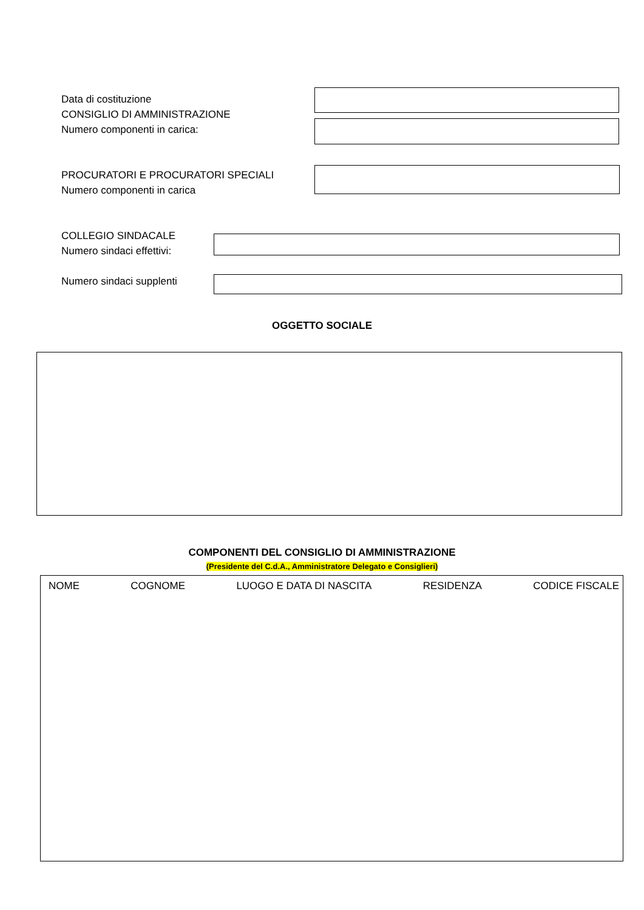Data di costituzione
CONSIGLIO DI AMMINISTRAZIONE
Numero componenti in carica:
PROCURATORI E PROCURATORI SPECIALI
Numero componenti in carica
COLLEGIO SINDACALE
Numero sindaci effettivi:
Numero sindaci supplenti
OGGETTO SOCIALE
COMPONENTI DEL CONSIGLIO DI AMMINISTRAZIONE
(Presidente del C.d.A., Amministratore Delegato e Consiglieri)
NOME COGNOME LUOGO E DATA DI NASCITA RESIDENZA CODICE FISCALE